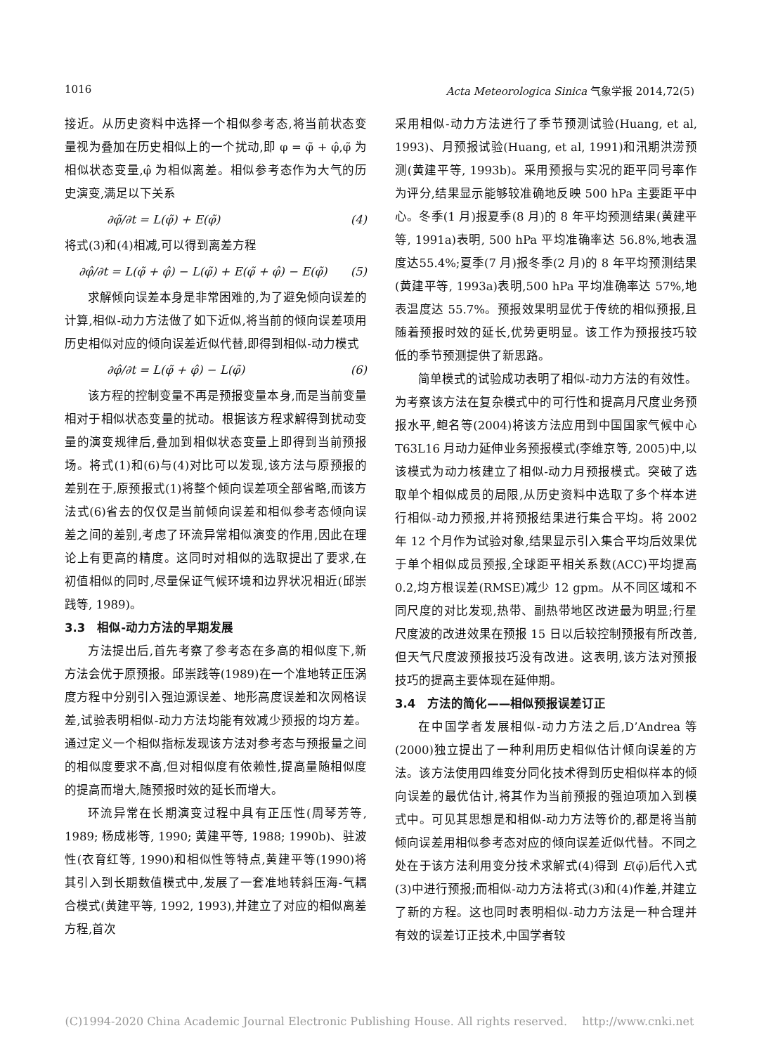1016 Acta Meteorologica Sinica 气象学报 2014,72(5)
接近。从历史资料中选择一个相似参考态,将当前状态变量视为叠加在历史相似上的一个扰动,即 φ = φ̃ + φ̂,φ̃ 为相似状态变量,φ̂ 为相似离差。相似参考态作为大气的历史演变,满足以下关系
∂φ̃/∂t = L(φ̃) + E(φ̃) (4)
将式(3)和(4)相减,可以得到离差方程
∂φ̂/∂t = L(φ̃ + φ̂) − L(φ̃) + E(φ̃ + φ̂) − E(φ̃) (5)
求解倾向误差本身是非常困难的,为了避免倾向误差的计算,相似-动力方法做了如下近似,将当前的倾向误差项用历史相似对应的倾向误差近似代替,即得到相似-动力模式
∂φ̂/∂t = L(φ̃ + φ̂) − L(φ̃) (6)
该方程的控制变量不再是预报变量本身,而是当前变量相对于相似状态变量的扰动。根据该方程求解得到扰动变量的演变规律后,叠加到相似状态变量上即得到当前预报场。将式(1)和(6)与(4)对比可以发现,该方法与原预报的差别在于,原预报式(1)将整个倾向误差项全部省略,而该方法式(6)省去的仅仅是当前倾向误差和相似参考态倾向误差之间的差别,考虑了环流异常相似演变的作用,因此在理论上有更高的精度。这同时对相似的选取提出了要求,在初值相似的同时,尽量保证气候环境和边界状况相近(邱崇践等, 1989)。
3.3　相似-动力方法的早期发展
方法提出后,首先考察了参考态在多高的相似度下,新方法会优于原预报。邱崇践等(1989)在一个准地转正压涡度方程中分别引入强迫源误差、地形高度误差和次网格误差,试验表明相似-动力方法均能有效减少预报的均方差。通过定义一个相似指标发现该方法对参考态与预报量之间的相似度要求不高,但对相似度有依赖性,提高量随相似度的提高而增大,随预报时效的延长而增大。
环流异常在长期演变过程中具有正压性(周琴芳等, 1989; 杨成彬等, 1990; 黄建平等, 1988; 1990b)、驻波性(衣育红等, 1990)和相似性等特点,黄建平等(1990)将其引入到长期数值模式中,发展了一套准地转斜压海-气耦合模式(黄建平等, 1992, 1993),并建立了对应的相似离差方程,首次
采用相似-动力方法进行了季节预测试验(Huang, et al, 1993)、月预报试验(Huang, et al, 1991)和汛期洪涝预测(黄建平等, 1993b)。采用预报与实况的距平同号率作为评分,结果显示能够较准确地反映 500 hPa 主要距平中心。冬季(1 月)报夏季(8 月)的 8 年平均预测结果(黄建平等, 1991a)表明, 500 hPa 平均准确率达 56.8%,地表温度达55.4%;夏季(7 月)报冬季(2 月)的 8 年平均预测结果(黄建平等, 1993a)表明,500 hPa 平均准确率达 57%,地表温度达 55.7%。预报效果明显优于传统的相似预报,且随着预报时效的延长,优势更明显。该工作为预报技巧较低的季节预测提供了新思路。
简单模式的试验成功表明了相似-动力方法的有效性。为考察该方法在复杂模式中的可行性和提高月尺度业务预报水平,鲍名等(2004)将该方法应用到中国国家气候中心 T63L16 月动力延伸业务预报模式(李维京等, 2005)中,以该模式为动力核建立了相似-动力月预报模式。突破了选取单个相似成员的局限,从历史资料中选取了多个样本进行相似-动力预报,并将预报结果进行集合平均。将 2002 年 12 个月作为试验对象,结果显示引入集合平均后效果优于单个相似成员预报,全球距平相关系数(ACC)平均提高 0.2,均方根误差(RMSE)减少 12 gpm。从不同区域和不同尺度的对比发现,热带、副热带地区改进最为明显;行星尺度波的改进效果在预报 15 日以后较控制预报有所改善,但天气尺度波预报技巧没有改进。这表明,该方法对预报技巧的提高主要体现在延伸期。
3.4　方法的简化——相似预报误差订正
在中国学者发展相似-动力方法之后,D’Andrea 等(2000)独立提出了一种利用历史相似估计倾向误差的方法。该方法使用四维变分同化技术得到历史相似样本的倾向误差的最优估计,将其作为当前预报的强迫项加入到模式中。可见其思想是和相似-动力方法等价的,都是将当前倾向误差用相似参考态对应的倾向误差近似代替。不同之处在于该方法利用变分技术求解式(4)得到 E(φ̃)后代入式(3)中进行预报;而相似-动力方法将式(3)和(4)作差,并建立了新的方程。这也同时表明相似-动力方法是一种合理并有效的误差订正技术,中国学者较
(C)1994-2020 China Academic Journal Electronic Publishing House. All rights reserved.　 http://www.cnki.net